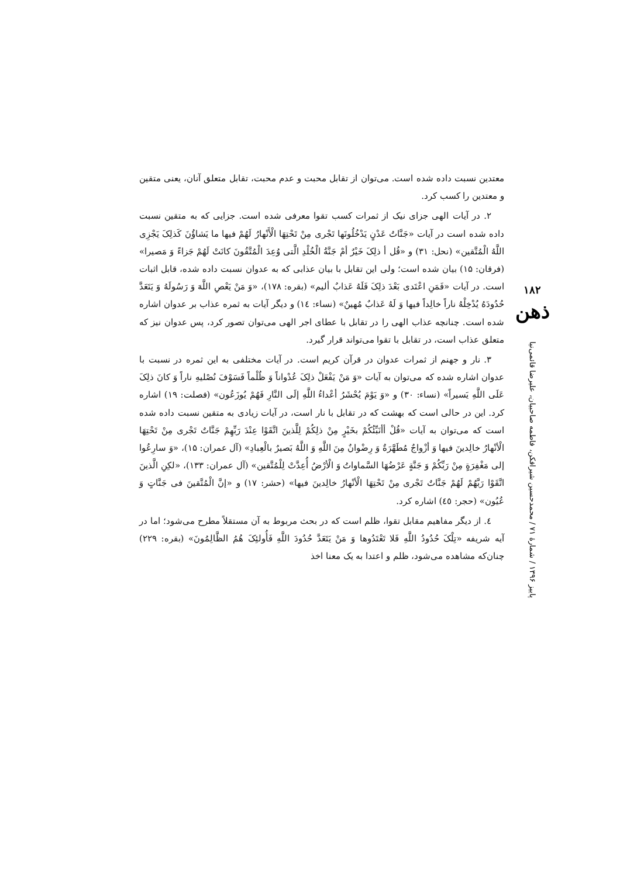معتدین نسبت داده شده است. می‌توان از تقابل محبت و عدم محبت، تقابل متعلق آنان، یعنی متقین و معتدین را کسب کرد.
۲. در آیات الهی جزای نیک از ثمرات کسب تقوا معرفی شده است. جزایی که به متقین نسبت داده شده است در آیات «جَنَّاتُ عَدْنٍ یَدْخُلُونَها تَجْری مِنْ تَحْتِهَا الْأَنْهارُ لَهُمْ فیها ما یَشاؤُنَ کَذلِکَ یَجْزِی اللَّهُ الْمُتَّقین» (نحل: ۳۱) و «قُل أ ذلِکَ خَیْرٌ أمْ جَنَّةُ الْخُلْدِ الَّتی وُعِدَ الْمُتَّقُونَ کانَتْ لَهُمْ جَزاءً وَ مَصیرا» (فرقان: ۱۵) بیان شده است؛ ولی این تقابل با بیان عذابی که به عدوان نسبت داده شده، قابل اثبات است. در آیات «فَمَنِ اعْتَدی بَعْدَ ذلِکَ فَلَهُ عَذابٌ ألیم» (بقره: ۱۷۸)، «وَ مَنْ یَعْصِ اللَّهَ وَ رَسُولَهُ وَ یَتَعَدَّ حُدُودَهُ یُدْخِلْهُ ناراً خالِداً فیها وَ لَهُ عَذابٌ مُهینٌ» (نساء: ١٤) و دیگر آیات به ثمره عذاب بر عدوان اشاره شده است. چنانچه عذاب الهی را در تقابل با عطای اجر الهی می‌توان تصور کرد، پس عدوان نیز که متعلق عذاب است، در تقابل با تقوا می‌تواند قرار گیرد.
۳. نار و جهنم از ثمرات عدوان در قرآن کریم است. در آیات مختلفی به این ثمره در نسبت با عدوان اشاره شده که می‌توان به آیات «وَ مَنْ یَفْعَلْ ذلِکَ عُدْواناً وَ ظُلْماً فَسَوْفَ نُصْلیهِ ناراً وَ کانَ ذلِکَ عَلَی اللَّهِ یَسیراً» (نساء: ۳۰) و «وَ یَوْمَ یُحْشَرُ أعْداءُ اللَّهِ إلَی النَّارِ فَهُمْ یُوزَعُون» (فصلت: ۱۹) اشاره کرد. این در حالی است که بهشت که در تقابل با نار است، در آیات زیادی به متقین نسبت داده شده است که می‌توان به آیات «قُلْ أأنَبِّئُکُمْ بخَیْرٍ مِنْ ذلِکُمْ لِلَّذینَ اتَّقَوْا عِنْدَ رَبِّهِمْ جَنَّاتٌ تَجْری مِنْ تَحْتِهَا الْأنْهارُ خالِدینَ فیها وَ أزْواجٌ مُطَهَّرَةٌ وَ رِضْوانٌ مِنَ اللَّهِ وَ اللَّهُ بَصیرٌ بالْعِبادِ» (آل عمران: ۱۵)، «وَ سارِعُوا إلی مَغْفِرَةٍ مِنْ رَبِّکُمْ وَ جَنَّةٍ عَرْضُهَا السَّماواتُ وَ الْأرْضُ أُعِدَّتْ لِلْمُتَّقین» (آل عمران: ۱۳۳)، «لکِنِ الَّذینَ اتَّقَوْا رَبَّهُمْ لَهُمْ جَنَّاتٌ تَجْری مِنْ تَحْتِهَا الْأنْهارُ خالِدینَ فیها» (حشر: ۱۷) و «إنَّ الْمُتَّقینَ فی جَنَّاتٍ وَ عُیُون» (حجر: ٤٥) اشاره کرد.
٤. از دیگر مفاهیم مقابل تقوا، ظلم است که در بحث مربوط به آن مستقلاً مطرح می‌شود؛ اما در آیه شریفه «تِلْکَ حُدُودُ اللَّهِ فَلا تَعْتَدُوها وَ مَنْ یَتَعَدَّ حُدُودَ اللَّهِ فَأُولئِکَ هُمُ الظَّالِمُونَ» (بقره: ۲۲۹) چنان‌که مشاهده می‌شود، ظلم و اعتدا به یک معنا اخذ
۱۸۲
ذهن
پاییز ۱۳۹۶ / شمارهٔ ۷۱ / محمدحسین شیرافکن، فاطمه صاحبیان، علیرضا قائمی‌نیا